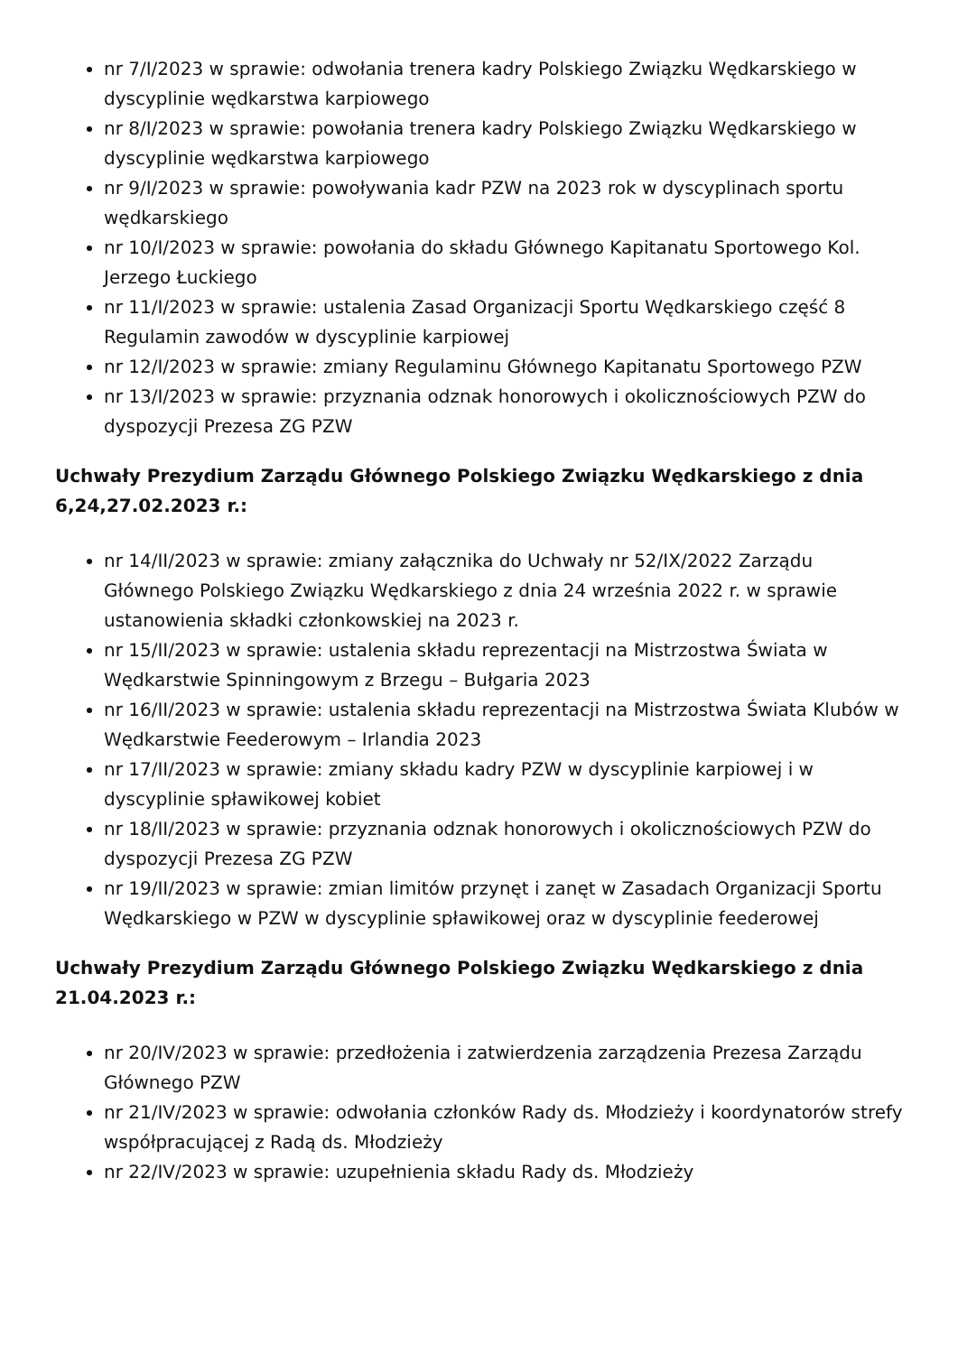nr 7/I/2023 w sprawie: odwołania trenera kadry Polskiego Związku Wędkarskiego w dyscyplinie wędkarstwa karpiowego
nr 8/I/2023 w sprawie: powołania trenera kadry Polskiego Związku Wędkarskiego w dyscyplinie wędkarstwa karpiowego
nr 9/I/2023 w sprawie: powoływania kadr PZW na 2023 rok w dyscyplinach sportu wędkarskiego
nr 10/I/2023 w sprawie: powołania do składu Głównego Kapitanatu Sportowego Kol. Jerzego Łuckiego
nr 11/I/2023 w sprawie: ustalenia Zasad Organizacji Sportu Wędkarskiego część 8 Regulamin zawodów w dyscyplinie karpiowej
nr 12/I/2023 w sprawie: zmiany Regulaminu Głównego Kapitanatu Sportowego PZW
nr 13/I/2023 w sprawie: przyznania odznak honorowych i okolicznościowych PZW do dyspozycji Prezesa ZG PZW
Uchwały Prezydium Zarządu Głównego Polskiego Związku Wędkarskiego z dnia 6,24,27.02.2023 r.:
nr 14/II/2023 w sprawie: zmiany załącznika do Uchwały nr 52/IX/2022 Zarządu Głównego Polskiego Związku Wędkarskiego z dnia 24 września 2022 r. w sprawie ustanowienia składki członkowskiej na 2023 r.
nr 15/II/2023 w sprawie: ustalenia składu reprezentacji na Mistrzostwa Świata w Wędkarstwie Spinningowym z Brzegu – Bułgaria 2023
nr 16/II/2023 w sprawie: ustalenia składu reprezentacji na Mistrzostwa Świata Klubów w Wędkarstwie Feederowym – Irlandia 2023
nr 17/II/2023 w sprawie: zmiany składu kadry PZW w dyscyplinie karpiowej i w dyscyplinie spławikowej kobiet
nr 18/II/2023 w sprawie: przyznania odznak honorowych i okolicznościowych PZW do dyspozycji Prezesa ZG PZW
nr 19/II/2023 w sprawie: zmian limitów przynęt i zanęt w Zasadach Organizacji Sportu Wędkarskiego w PZW w dyscyplinie spławikowej oraz w dyscyplinie feederowej
Uchwały Prezydium Zarządu Głównego Polskiego Związku Wędkarskiego z dnia 21.04.2023 r.:
nr 20/IV/2023 w sprawie: przedłożenia i zatwierdzenia zarządzenia Prezesa Zarządu Głównego PZW
nr 21/IV/2023 w sprawie: odwołania członków Rady ds. Młodzieży i koordynatorów strefy współpracującej z Radą ds. Młodzieży
nr 22/IV/2023 w sprawie: uzupełnienia składu Rady ds. Młodzieży